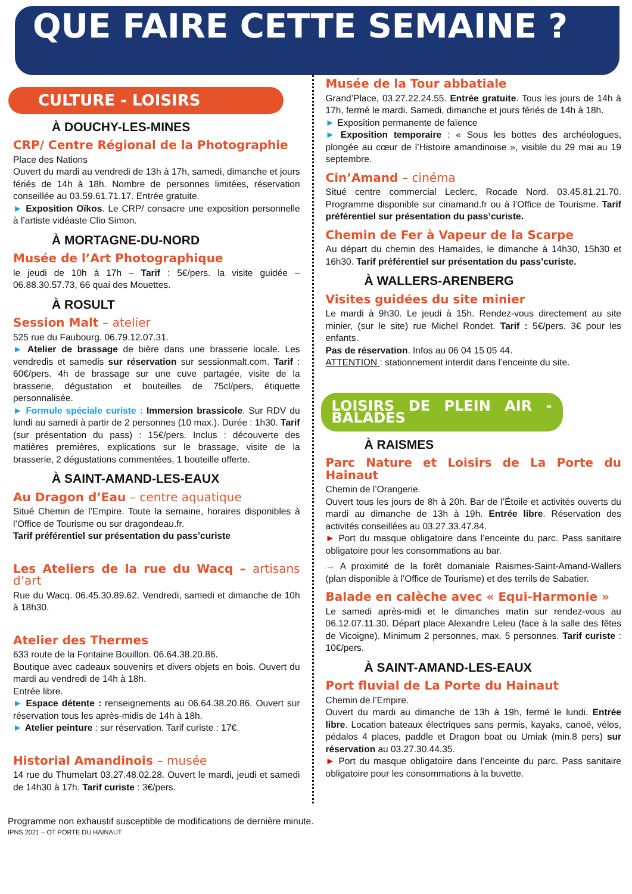QUE FAIRE CETTE SEMAINE ?
CULTURE - LOISIRS
À DOUCHY-LES-MINES
CRP/ Centre Régional de la Photographie
Place des Nations
Ouvert du mardi au vendredi de 13h à 17h, samedi, dimanche et jours fériés de 14h à 18h. Nombre de personnes limitées, réservation conseillée au 03.59.61.71.17. Entrée gratuite.
► Exposition Oïkos. Le CRP/ consacre une exposition personnelle à l’artiste vidéaste Clio Simon.
À MORTAGNE-DU-NORD
Musée de l’Art Photographique
le jeudi de 10h à 17h – Tarif : 5€/pers. la visite guidée – 06.88.30.57.73, 66 quai des Mouettes.
À ROSULT
Session Malt – atelier
525 rue du Faubourg. 06.79.12.07.31.
► Atelier de brassage de bière dans une brasserie locale. Les vendredis et samedis sur réservation sur sessionmalt.com. Tarif : 60€/pers. 4h de brassage sur une cuve partagée, visite de la brasserie, dégustation et bouteilles de 75cl/pers, étiquette personnalisée.
► Formule spéciale curiste : Immersion brassicole. Sur RDV du lundi au samedi à partir de 2 personnes (10 max.). Durée : 1h30. Tarif (sur présentation du pass) : 15€/pers. Inclus : découverte des matières premières, explications sur le brassage, visite de la brasserie, 2 dégustations commentées, 1 bouteille offerte.
À SAINT-AMAND-LES-EAUX
Au Dragon d’Eau – centre aquatique
Situé Chemin de l’Empire. Toute la semaine, horaires disponibles à l’Office de Tourisme ou sur dragondeau.fr.
Tarif préférentiel sur présentation du pass’curiste
Les Ateliers de la rue du Wacq – artisans d’art
Rue du Wacq. 06.45.30.89.62. Vendredi, samedi et dimanche de 10h à 18h30.
Atelier des Thermes
633 route de la Fontaine Bouillon. 06.64.38.20.86.
Boutique avec cadeaux souvenirs et divers objets en bois. Ouvert du mardi au vendredi de 14h à 18h.
Entrée libre.
► Espace détente : renseignements au 06.64.38.20.86. Ouvert sur réservation tous les après-midis de 14h à 18h.
► Atelier peinture : sur réservation. Tarif curiste : 17€.
Historial Amandinois – musée
14 rue du Thumelart 03.27.48.02.28. Ouvert le mardi, jeudi et samedi de 14h30 à 17h. Tarif curiste : 3€/pers.
Musée de la Tour abbatiale
Grand’Place, 03.27.22.24.55. Entrée gratuite. Tous les jours de 14h à 17h, fermé le mardi. Samedi, dimanche et jours fériés de 14h à 18h.
► Exposition permanente de faïence
► Exposition temporaire : « Sous les bottes des archéologues, plongée au cœur de l’Histoire amandinoise », visible du 29 mai au 19 septembre.
Cin’Amand – cinéma
Situé centre commercial Leclerc, Rocade Nord. 03.45.81.21.70. Programme disponible sur cinamand.fr ou à l’Office de Tourisme. Tarif préférentiel sur présentation du pass’curiste.
Chemin de Fer à Vapeur de la Scarpe
Au départ du chemin des Hamaïdes, le dimanche à 14h30, 15h30 et 16h30. Tarif préférentiel sur présentation du pass’curiste.
À WALLERS-ARENBERG
Visites guidées du site minier
Le mardi à 9h30. Le jeudi à 15h. Rendez-vous directement au site minier, (sur le site) rue Michel Rondet. Tarif : 5€/pers. 3€ pour les enfants.
Pas de réservation. Infos au 06 04 15 05 44.
ATTENTION : stationnement interdit dans l’enceinte du site.
LOISIRS DE PLEIN AIR - BALADES
À RAISMES
Parc Nature et Loisirs de La Porte du Hainaut
Chemin de l’Orangerie.
Ouvert tous les jours de 8h à 20h. Bar de l’Étoile et activités ouverts du mardi au dimanche de 13h à 19h. Entrée libre. Réservation des activités conseillées au 03.27.33.47.84.
► Port du masque obligatoire dans l’enceinte du parc. Pass sanitaire obligatoire pour les consommations au bar.
→ A proximité de la forêt domaniale Raismes-Saint-Amand-Wallers (plan disponible à l’Office de Tourisme) et des terrils de Sabatier.
Balade en calèche avec « Equi-Harmonie »
Le samedi après-midi et le dimanches matin sur rendez-vous au 06.12.07.11.30. Départ place Alexandre Leleu (face à la salle des fêtes de Vicoigne). Minimum 2 personnes, max. 5 personnes. Tarif curiste : 10€/pers.
À SAINT-AMAND-LES-EAUX
Port fluvial de La Porte du Hainaut
Chemin de l’Empire.
Ouvert du mardi au dimanche de 13h à 19h, fermé le lundi. Entrée libre. Location bateaux électriques sans permis, kayaks, canoë, vélos, pédalos 4 places, paddle et Dragon boat ou Umiak (min.8 pers) sur réservation au 03.27.30.44.35.
► Port du masque obligatoire dans l’enceinte du parc. Pass sanitaire obligatoire pour les consommations à la buvette.
Programme non exhaustif susceptible de modifications de dernière minute.
IPNS 2021 – OT PORTE DU HAINAUT